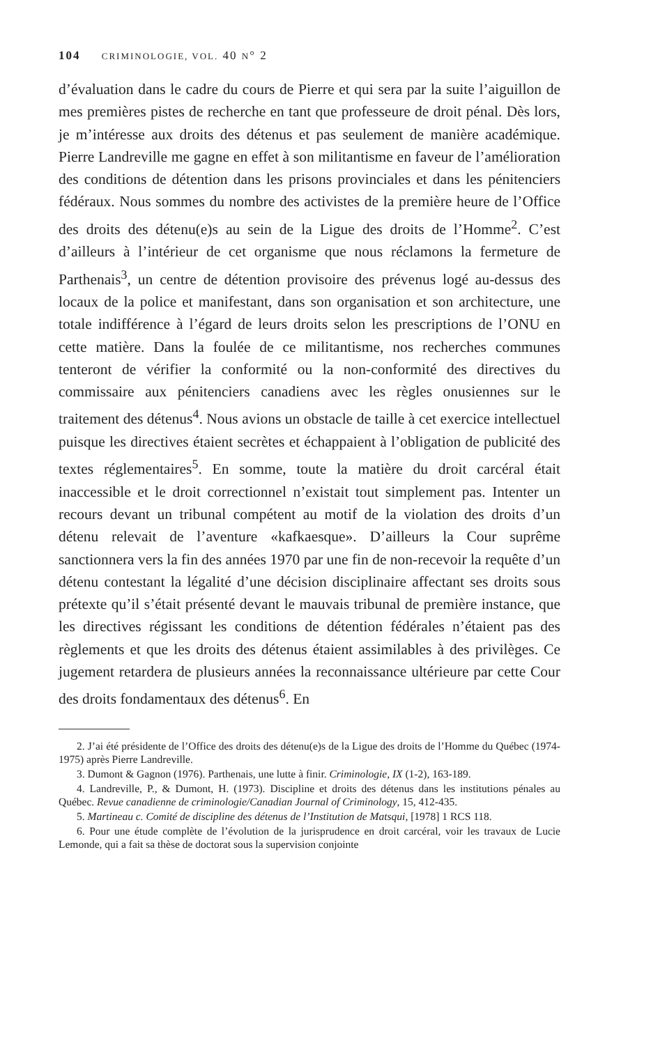104 CRIMINOLOGIE, VOL. 40 N° 2
d’évaluation dans le cadre du cours de Pierre et qui sera par la suite l’aiguillon de mes premières pistes de recherche en tant que professeure de droit pénal. Dès lors, je m’intéresse aux droits des détenus et pas seulement de manière académique. Pierre Landreville me gagne en effet à son militantisme en faveur de l’amélioration des conditions de détention dans les prisons provinciales et dans les pénitenciers fédéraux. Nous sommes du nombre des activistes de la première heure de l’Office des droits des détenu(e)s au sein de la Ligue des droits de l’Homme<sup>2</sup>. C’est d’ailleurs à l’intérieur de cet organisme que nous réclamons la fermeture de Parthenais<sup>3</sup>, un centre de détention provisoire des prévenus logé au-dessus des locaux de la police et manifestant, dans son organisation et son architecture, une totale indifférence à l’égard de leurs droits selon les prescriptions de l’ONU en cette matière. Dans la foulée de ce militantisme, nos recherches communes tenteront de vérifier la conformité ou la non-conformité des directives du commissaire aux pénitenciers canadiens avec les règles onusiennes sur le traitement des détenus<sup>4</sup>. Nous avions un obstacle de taille à cet exercice intellectuel puisque les directives étaient secrètes et échappaient à l’obligation de publicité des textes réglementaires<sup>5</sup>. En somme, toute la matière du droit carcéral était inaccessible et le droit correctionnel n’existait tout simplement pas. Intenter un recours devant un tribunal compétent au motif de la violation des droits d’un détenu relevait de l’aventure «kafkaesque». D’ailleurs la Cour suprême sanctionnera vers la fin des années 1970 par une fin de non-recevoir la requête d’un détenu contestant la légalité d’une décision disciplinaire affectant ses droits sous prétexte qu’il s’était présenté devant le mauvais tribunal de première instance, que les directives régissant les conditions de détention fédérales n’étaient pas des règlements et que les droits des détenus étaient assimilables à des privilèges. Ce jugement retardera de plusieurs années la reconnaissance ultérieure par cette Cour des droits fondamentaux des détenus<sup>6</sup>. En
2. J’ai été présidente de l’Office des droits des détenu(e)s de la Ligue des droits de l’Homme du Québec (1974-1975) après Pierre Landreville.
3. Dumont & Gagnon (1976). Parthenais, une lutte à finir. Criminologie, IX (1-2), 163-189.
4. Landreville, P., & Dumont, H. (1973). Discipline et droits des détenus dans les institutions pénales au Québec. Revue canadienne de criminologie/Canadian Journal of Criminology, 15, 412-435.
5. Martineau c. Comité de discipline des détenus de l’Institution de Matsqui, [1978] 1 RCS 118.
6. Pour une étude complète de l’évolution de la jurisprudence en droit carcéral, voir les travaux de Lucie Lemonde, qui a fait sa thèse de doctorat sous la supervision conjointe